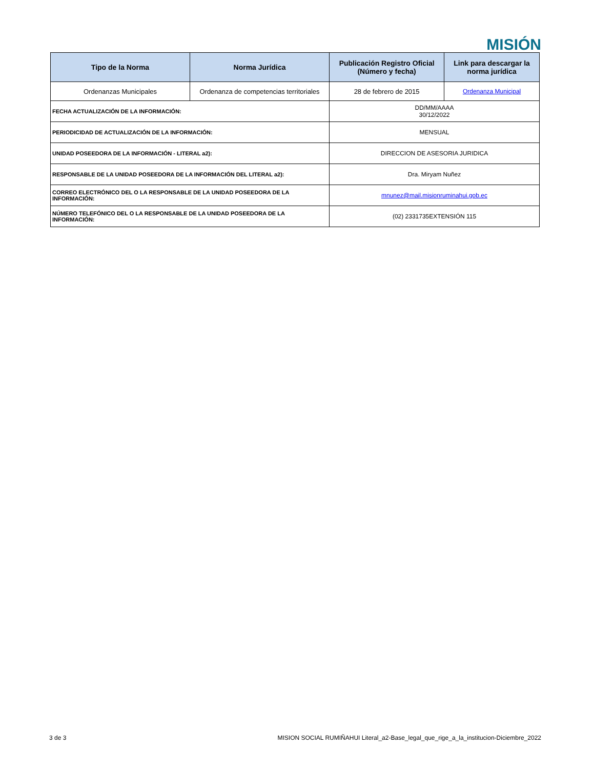MISIÓN
| Tipo de la Norma | Norma Jurídica | Publicación Registro Oficial (Número y fecha) | Link para descargar la norma jurídica |
| --- | --- | --- | --- |
| Ordenanzas Municipales | Ordenanza de competencias territoriales | 28 de febrero de 2015 | Ordenanza Municipal |
| FECHA ACTUALIZACIÓN DE LA INFORMACIÓN: | | DD/MM/AAAA 30/12/2022 | |
| PERIODICIDAD DE ACTUALIZACIÓN DE LA INFORMACIÓN: | | MENSUAL | |
| UNIDAD POSEEDORA DE LA INFORMACIÓN - LITERAL a2): | | DIRECCION DE ASESORIA JURIDICA | |
| RESPONSABLE DE LA UNIDAD POSEEDORA DE LA INFORMACIÓN DEL LITERAL a2): | | Dra. Miryam Nuñez | |
| CORREO ELECTRÓNICO DEL O LA RESPONSABLE DE LA UNIDAD POSEEDORA DE LA INFORMACIÓN: | | mnunez@mail.misionruminahui.gob.ec | |
| NÚMERO TELEFÓNICO DEL O LA RESPONSABLE DE LA UNIDAD POSEEDORA DE LA INFORMACIÓN: | | (02) 2331735EXTENSIÓN 115 | |
3 de 3 MISION SOCIAL RUMIÑAHUI Literal_a2-Base_legal_que_rige_a_la_institucion-Diciembre_2022